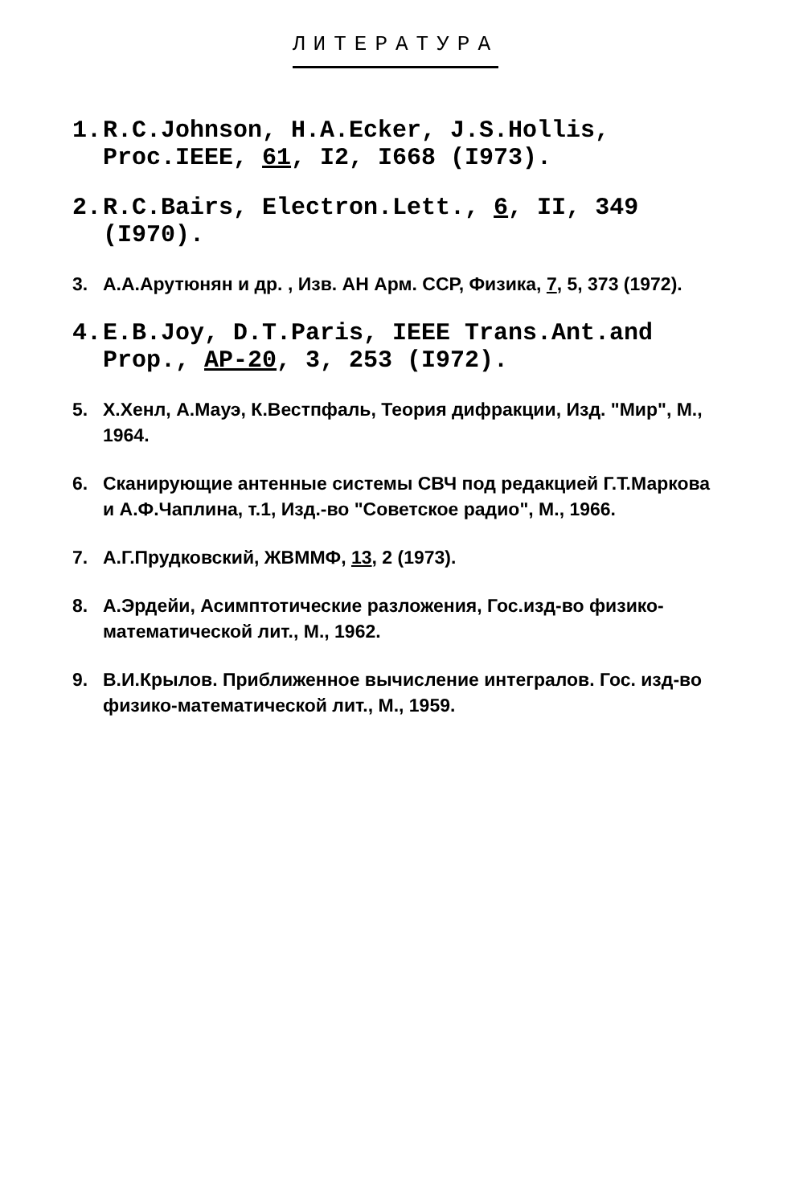ЛИТЕРАТУРА
1. R.C.Johnson, H.A.Ecker, J.S.Hollis, Proc.IEEE, 61, I2, I668 (I973).
2. R.C.Bairs, Electron.Lett., 6, II, 349 (I970).
3. А.А.Арутюнян и др. , Изв. АН Арм. ССР, Физика, 7, 5, 373 (1972).
4. E.B.Joy, D.T.Paris, IEEE Trans.Ant.and Prop., AP-20, 3, 253 (I972).
5. Х.Хенл, А.Мауэ, К.Вестпфаль, Теория дифракции, Изд. "Мир", М., 1964.
6. Сканирующие антенные системы СВЧ под редакцией Г.Т.Маркова и А.Ф.Чаплина, т.1, Изд.-во "Советское радио", М., 1966.
7. А.Г.Прудковский, ЖВММФ, 13, 2 (1973).
8. А.Эрдейи, Асимптотические разложения, Гос.изд-во физико-математической лит., М., 1962.
9. В.И.Крылов. Приближенное вычисление интегралов. Гос. изд-во физико-математической лит., М., 1959.